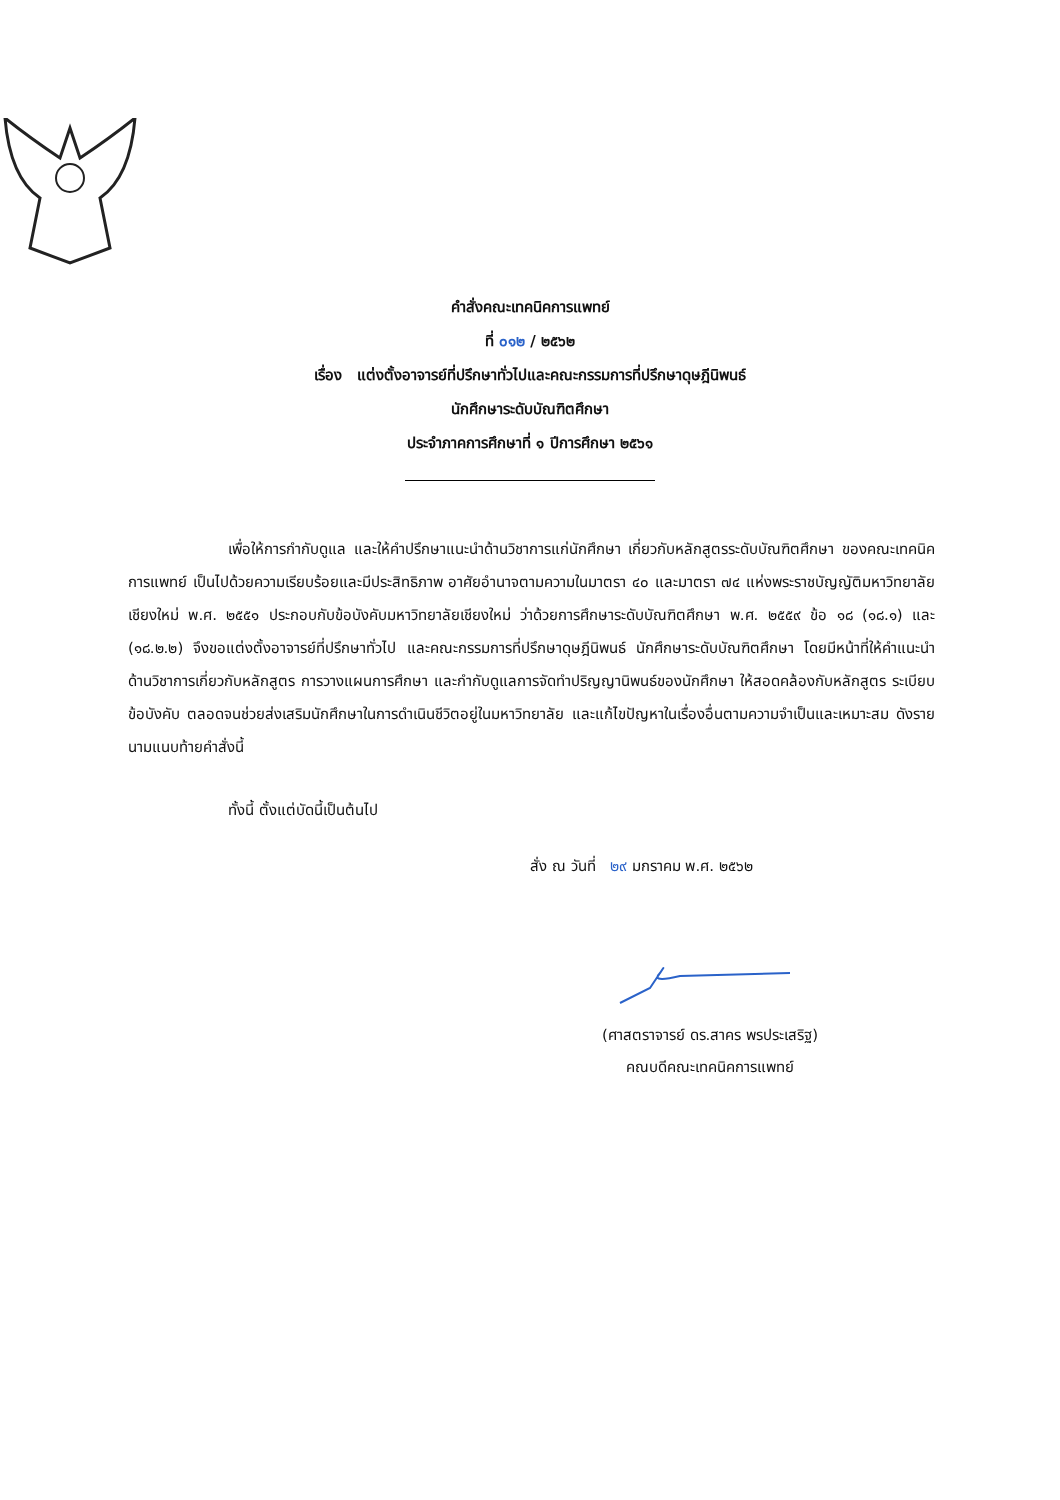คำสั่งคณะเทคนิคการแพทย์
ที่ ๐๑๒ / ๒๕๖๒
เรื่อง แต่งตั้งอาจารย์ที่ปรึกษาทั่วไปและคณะกรรมการที่ปรึกษาดุษฎีนิพนธ์
นักศึกษาระดับบัณฑิตศึกษา
ประจำภาคการศึกษาที่ ๑ ปีการศึกษา ๒๕๖๑
เพื่อให้การกำกับดูแล และให้คำปรึกษาแนะนำด้านวิชาการแก่นักศึกษา เกี่ยวกับหลักสูตรระดับบัณฑิตศึกษา ของคณะเทคนิคการแพทย์ เป็นไปด้วยความเรียบร้อยและมีประสิทธิภาพ อาศัยอำนาจตามความในมาตรา ๔๐ และมาตรา ๗๔ แห่งพระราชบัญญัติมหาวิทยาลัยเชียงใหม่ พ.ศ. ๒๕๕๑ ประกอบกับข้อบังคับมหาวิทยาลัยเชียงใหม่ ว่าด้วยการศึกษาระดับบัณฑิตศึกษา พ.ศ. ๒๕๕๙ ข้อ ๑๘ (๑๘.๑) และ (๑๘.๒.๒) จึงขอแต่งตั้งอาจารย์ที่ปรึกษาทั่วไป และคณะกรรมการที่ปรึกษาดุษฎีนิพนธ์ นักศึกษาระดับบัณฑิตศึกษา โดยมีหน้าที่ให้คำแนะนำด้านวิชาการเกี่ยวกับหลักสูตร การวางแผนการศึกษา และกำกับดูแลการจัดทำปริญญานิพนธ์ของนักศึกษา ให้สอดคล้องกับหลักสูตร ระเบียบข้อบังคับ ตลอดจนช่วยส่งเสริมนักศึกษาในการดำเนินชีวิตอยู่ในมหาวิทยาลัย และแก้ไขปัญหาในเรื่องอื่นตามความจำเป็นและเหมาะสม ดังรายนามแนบท้ายคำสั่งนี้
ทั้งนี้ ตั้งแต่บัดนี้เป็นต้นไป
สั่ง ณ วันที่ ๒๙ มกราคม พ.ศ. ๒๕๖๒
(ศาสตราจารย์ ดร.สาคร พรประเสริฐ)
คณบดีคณะเทคนิคการแพทย์